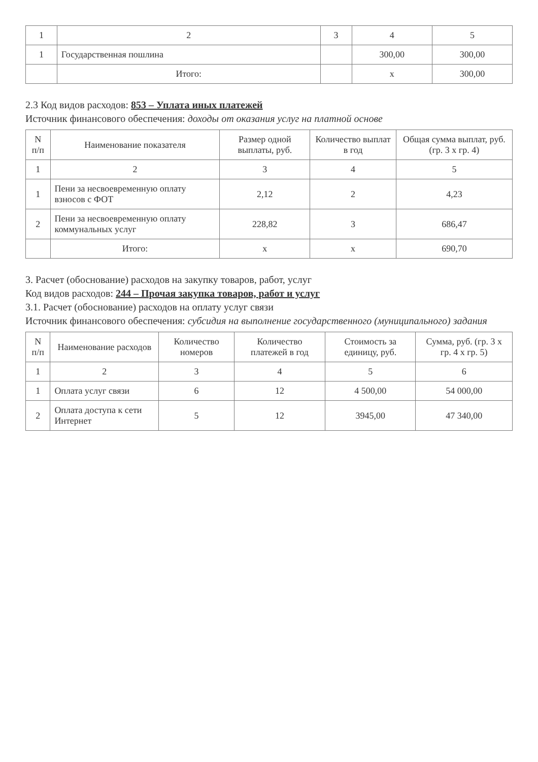| 1 | 2 | 3 | 4 | 5 |
| 1 | Государственная пошлина | | 300,00 | 300,00 |
| | Итого: | | x | 300,00 |
2.3 Код видов расходов: 853 – Уплата иных платежей
Источник финансового обеспечения: доходы от оказания услуг на платной основе
| N п/п | Наименование показателя | Размер одной выплаты, руб. | Количество выплат в год | Общая сумма выплат, руб. (гр. 3 x гр. 4) |
| --- | --- | --- | --- | --- |
| 1 | 2 | 3 | 4 | 5 |
| 1 | Пени за несвоевременную оплату взносов с ФОТ | 2,12 | 2 | 4,23 |
| 2 | Пени за несвоевременную оплату коммунальных услуг | 228,82 | 3 | 686,47 |
| | Итого: | x | x | 690,70 |
3. Расчет (обоснование) расходов на закупку товаров, работ, услуг
Код видов расходов: 244 – Прочая закупка товаров, работ и услуг
3.1. Расчет (обоснование) расходов на оплату услуг связи
Источник финансового обеспечения: субсидия на выполнение государственного (муниципального) задания
| N п/п | Наименование расходов | Количество номеров | Количество платежей в год | Стоимость за единицу, руб. | Сумма, руб. (гр. 3 x гр. 4 x гр. 5) |
| --- | --- | --- | --- | --- | --- |
| 1 | 2 | 3 | 4 | 5 | 6 |
| 1 | Оплата услуг связи | 6 | 12 | 4 500,00 | 54 000,00 |
| 2 | Оплата доступа к сети Интернет | 5 | 12 | 3945,00 | 47 340,00 |